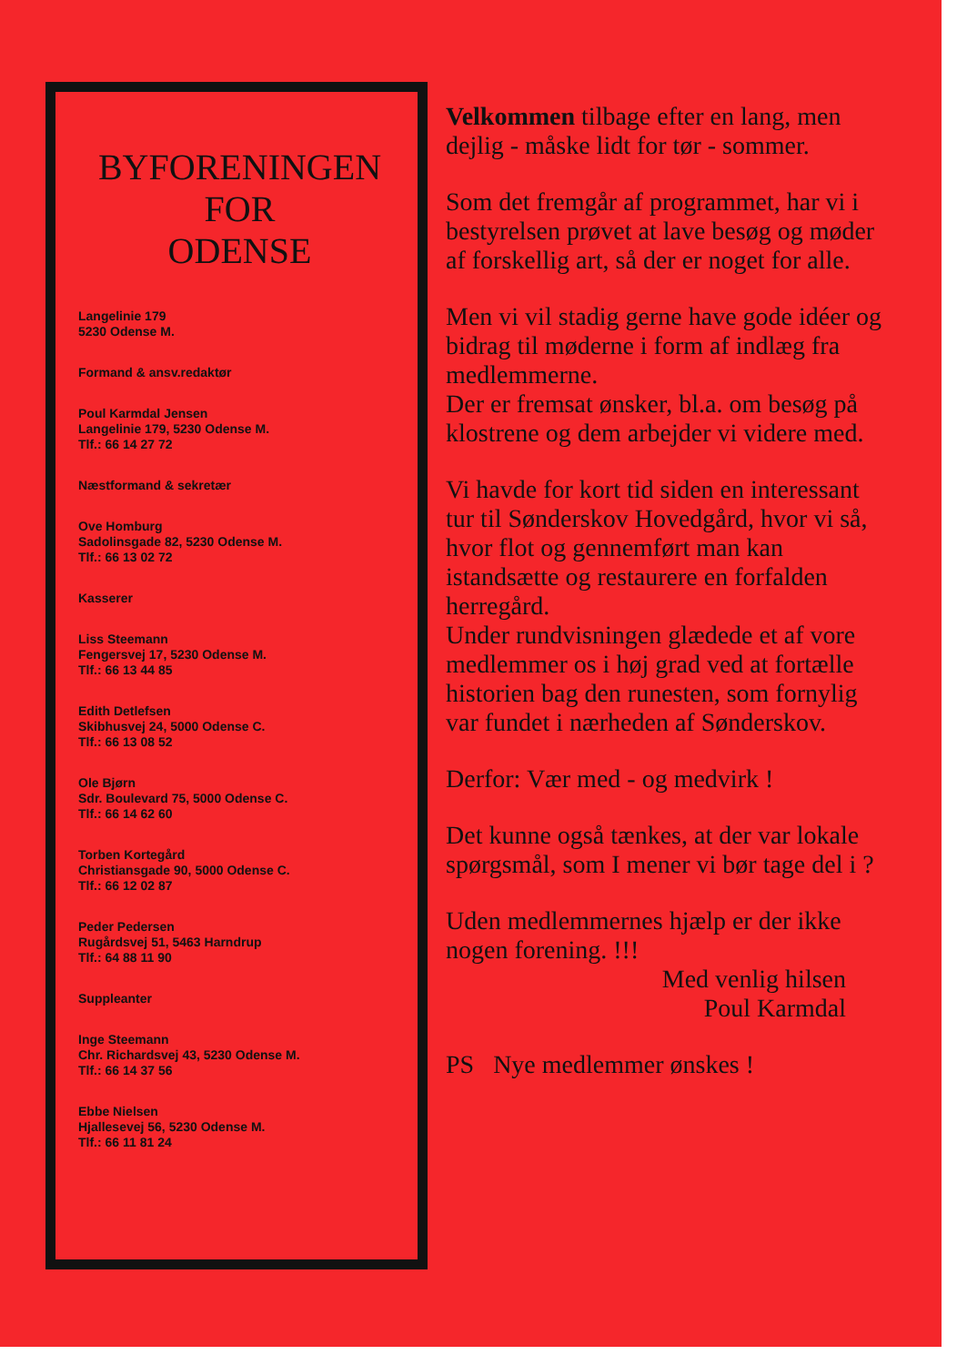BYFORENINGEN
FOR
ODENSE
Langelinie 179
5230 Odense M.
Formand & ansv.redaktør
Poul Karmdal Jensen
Langelinie 179, 5230 Odense M.
Tlf.: 66 14 27 72
Næstformand & sekretær
Ove Homburg
Sadolinsgade 82, 5230 Odense M.
Tlf.: 66 13 02 72
Kasserer
Liss Steemann
Fengersvej 17, 5230 Odense M.
Tlf.: 66 13 44 85
Edith Detlefsen
Skibhusvej 24, 5000 Odense C.
Tlf.: 66 13 08 52
Ole Bjørn
Sdr. Boulevard 75, 5000 Odense C.
Tlf.: 66 14 62 60
Torben Kortegård
Christiansgade 90, 5000 Odense C.
Tlf.: 66 12 02 87
Peder Pedersen
Rugårdsvej 51, 5463 Harndrup
Tlf.: 64 88 11 90
Suppleanter
Inge Steemann
Chr. Richardsvej 43, 5230 Odense M.
Tlf.: 66 14 37 56
Ebbe Nielsen
Hjallesevej 56, 5230 Odense M.
Tlf.: 66 11 81 24
Velkommen tilbage efter en lang, men dejlig - måske lidt for tør - sommer.
Som det fremgår af programmet, har vi i bestyrelsen prøvet at lave besøg og møder af forskellig art, så der er noget for alle.
Men vi vil stadig gerne have gode idéer og bidrag til møderne i form af indlæg fra medlemmerne.
Der er fremsat ønsker, bl.a. om besøg på klostrene og dem arbejder vi videre med.
Vi havde for kort tid siden en interessant tur til Sønderskov Hovedgård, hvor vi så, hvor flot og gennemført man kan istandsætte og restaurere en forfalden herregård.
Under rundvisningen glædede et af vore medlemmer os i høj grad ved at fortælle historien bag den runesten, som fornylig var fundet i nærheden af Sønderskov.
Derfor: Vær med - og medvirk !
Det kunne også tænkes, at der var lokale spørgsmål, som I mener vi bør tage del i ?
Uden medlemmernes hjælp er der ikke nogen forening. !!!
Med venlig hilsen
Poul Karmdal
PS Nye medlemmer ønskes !